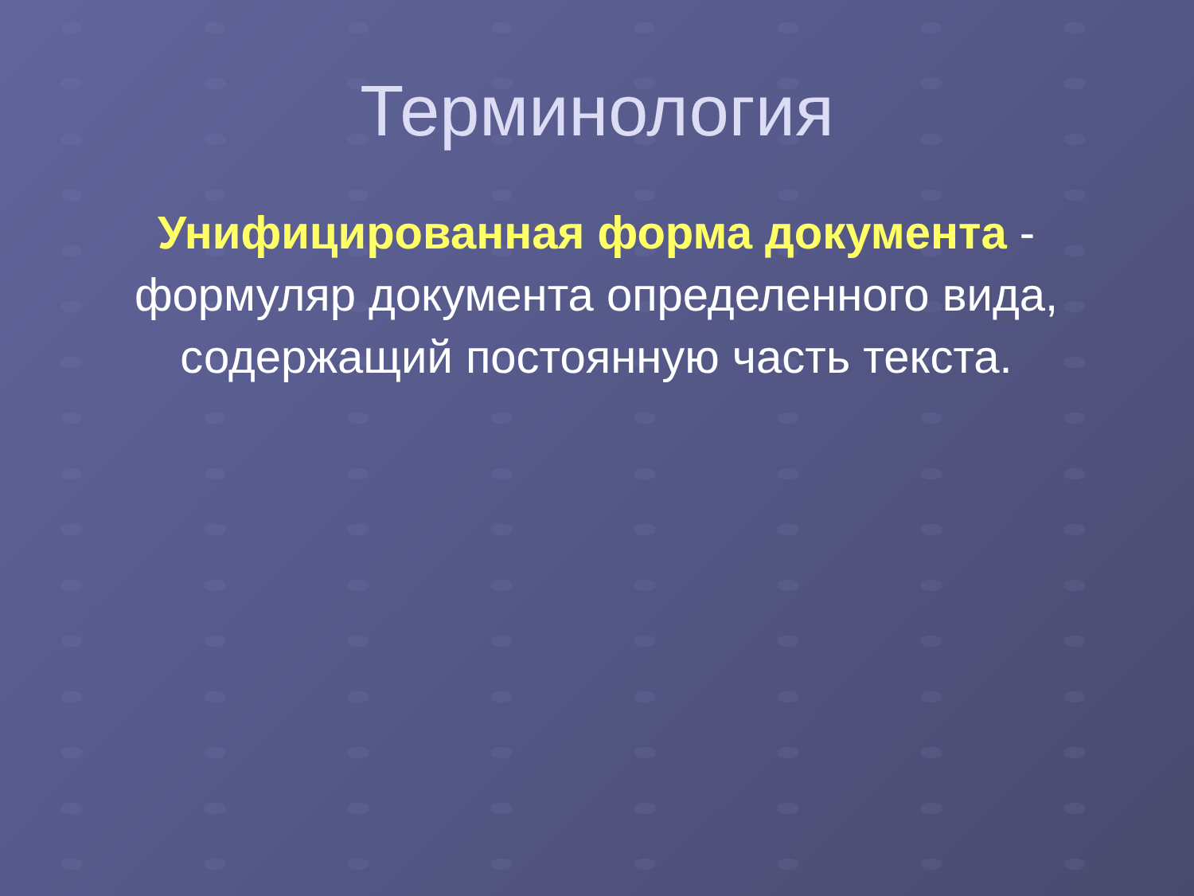Терминология
Унифицированная форма документа - формуляр документа определенного вида, содержащий постоянную часть текста.